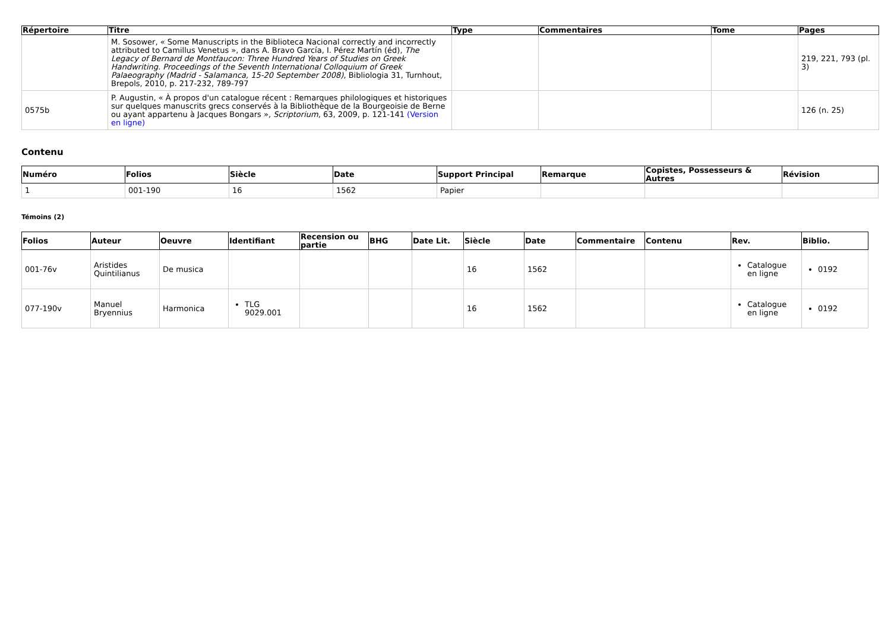| Répertoire | Titre | Type | Commentaires | Tome | Pages |
| --- | --- | --- | --- | --- | --- |
| | M. Sosower, « Some Manuscripts in the Biblioteca Nacional correctly and incorrectly attributed to Camillus Venetus », dans A. Bravo García, I. Pérez Martín (éd), The Legacy of Bernard de Montfaucon: Three Hundred Years of Studies on Greek Handwriting. Proceedings of the Seventh International Colloquium of Greek Palaeography (Madrid - Salamanca, 15-20 September 2008) , Bibliologia 31, Turnhout, Brepols, 2010, p. 217-232, 789-797 | | | | 219, 221, 793 (pl. 3) |
| 0575b | P. Augustin, « À propos d'un catalogue récent : Remarques philologiques et historiques sur quelques manuscrits grecs conservés à la Bibliothèque de la Bourgeoisie de Berne ou ayant appartenu à Jacques Bongars », Scriptorium , 63, 2009, p. 121-141 (Version en ligne) | | | | 126 (n. 25) |
Contenu
| Numéro | Folios | Siècle | Date | Support Principal | Remarque | Copistes, Possesseurs & Autres | Révision |
| --- | --- | --- | --- | --- | --- | --- | --- |
| 1 | 001-190 | 16 | 1562 | Papier | | | |
Témoins (2)
| Folios | Auteur | Oeuvre | Identifiant | Recension ou partie | BHG | Date Lit. | Siècle | Date | Commentaire | Contenu | Rev. | Biblio. |
| --- | --- | --- | --- | --- | --- | --- | --- | --- | --- | --- | --- | --- |
| 001-76v | Aristides Quintilianus | De musica | | | | | 16 | 1562 | | | Catalogue en ligne | 0192 |
| 077-190v | Manuel Bryennius | Harmonica | TLG 9029.001 | | | | 16 | 1562 | | | Catalogue en ligne | 0192 |